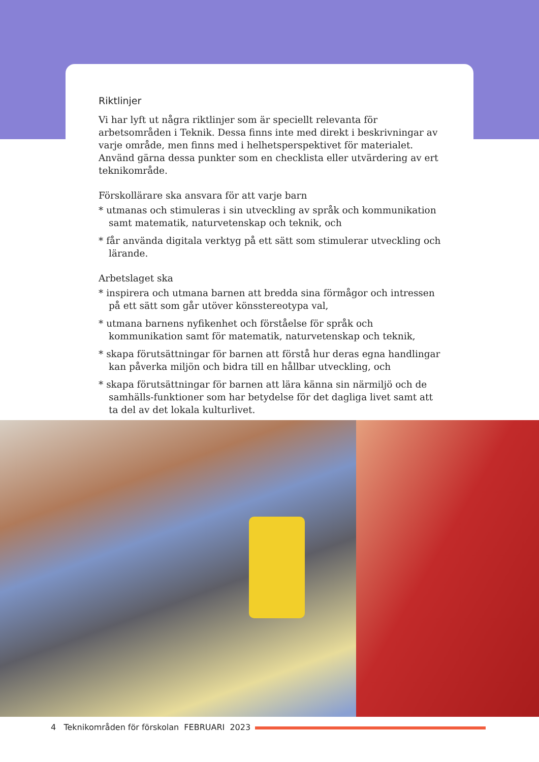Riktlinjer
Vi har lyft ut några riktlinjer som är speciellt relevanta för arbetsområden i Teknik. Dessa finns inte med direkt i beskrivningar av varje område, men finns med i helhetsperspektivet för materialet. Använd gärna dessa punkter som en checklista eller utvärdering av ert teknikområde.
Förskollärare ska ansvara för att varje barn
* utmanas och stimuleras i sin utveckling av språk och kommunikation samt matematik, naturvetenskap och teknik, och
* får använda digitala verktyg på ett sätt som stimulerar utveckling och lärande.
Arbetslaget ska
* inspirera och utmana barnen att bredda sina förmågor och intressen på ett sätt som går utöver könsstereotypa val,
* utmana barnens nyfikenhet och förståelse för språk och kommunikation samt för matematik, naturvetenskap och teknik,
* skapa förutsättningar för barnen att förstå hur deras egna handlingar kan påverka miljön och bidra till en hållbar utveckling, och
* skapa förutsättningar för barnen att lära känna sin närmiljö och de samhälls-funktioner som har betydelse för det dagliga livet samt att ta del av det lokala kulturlivet.
4 Teknikområden för förskolan FEBRUARI 2023